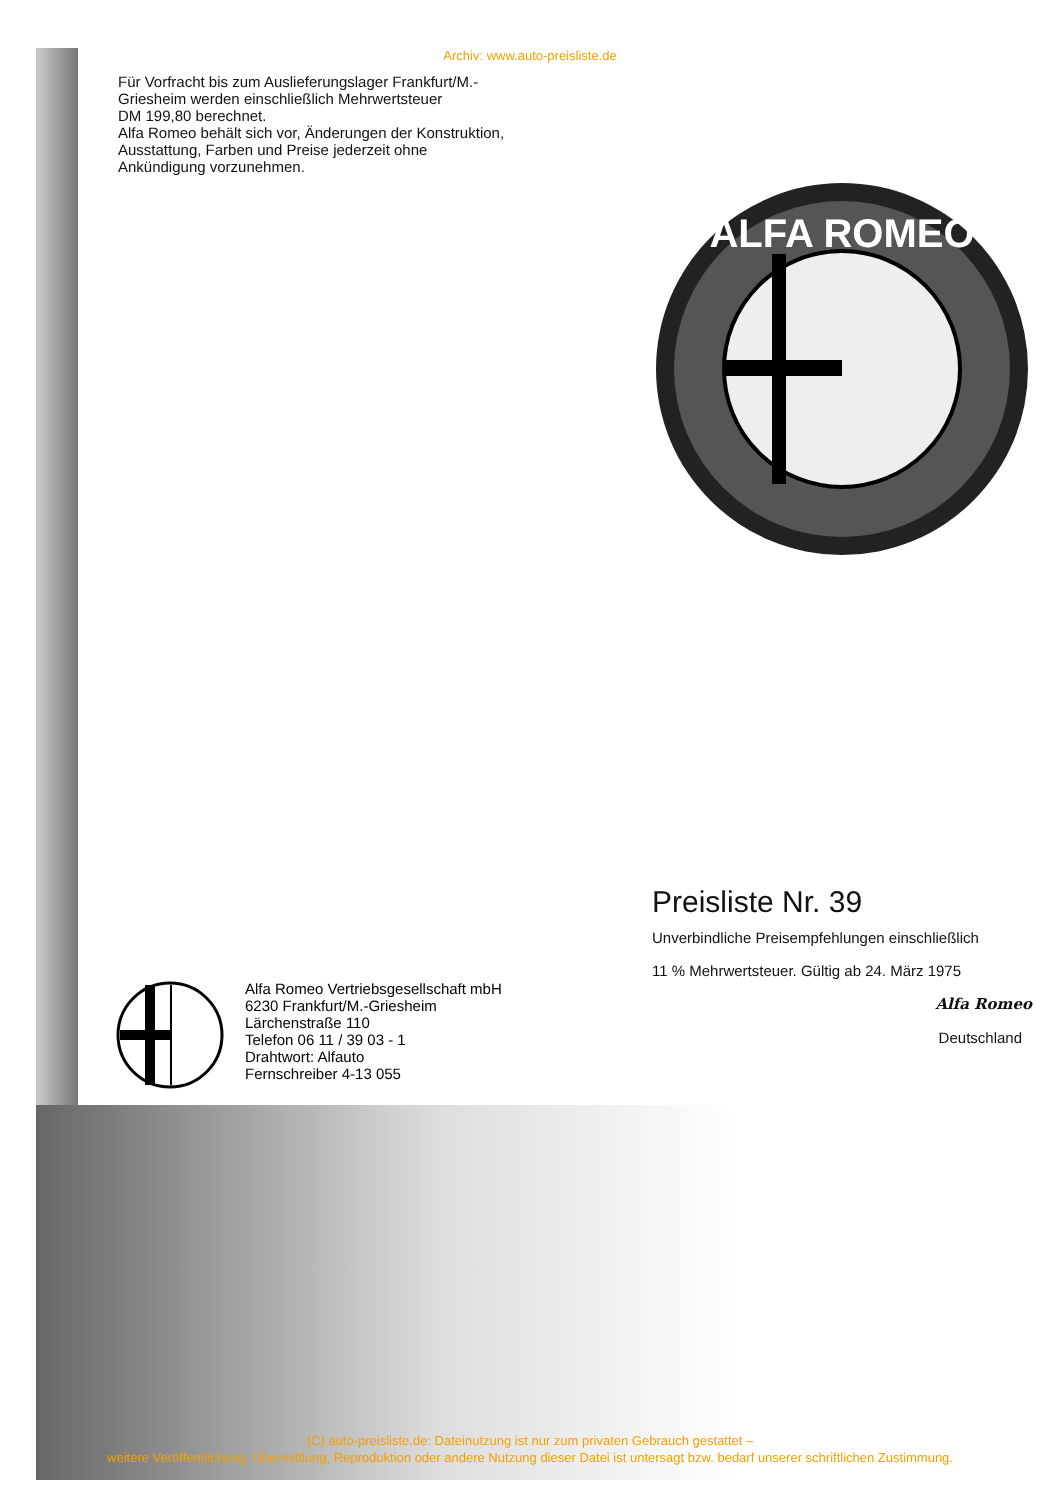Archiv: www.auto-preisliste.de
Für Vorfracht bis zum Auslieferungslager Frankfurt/M.-
Griesheim werden einschließlich Mehrwertsteuer
DM 199,80 berechnet.
Alfa Romeo behält sich vor, Änderungen der Konstruktion,
Ausstattung, Farben und Preise jederzeit ohne
Ankündigung vorzunehmen.
ALFA ROMEO
Preisliste Nr. 39
Unverbindliche Preisempfehlungen einschließlich
11 % Mehrwertsteuer. Gültig ab 24. März 1975
Alfa Romeo
Deutschland
Alfa Romeo Vertriebsgesellschaft mbH
6230 Frankfurt/M.-Griesheim
Lärchenstraße 110
Telefon 06 11 / 39 03 - 1
Drahtwort: Alfauto
Fernschreiber 4-13 055
(C) auto-preisliste.de: Dateinutzung ist nur zum privaten Gebrauch gestattet –
weitere Veröffentlichung, Übermittlung, Reproduktion oder andere Nutzung dieser Datei ist untersagt bzw. bedarf unserer schriftlichen Zustimmung.